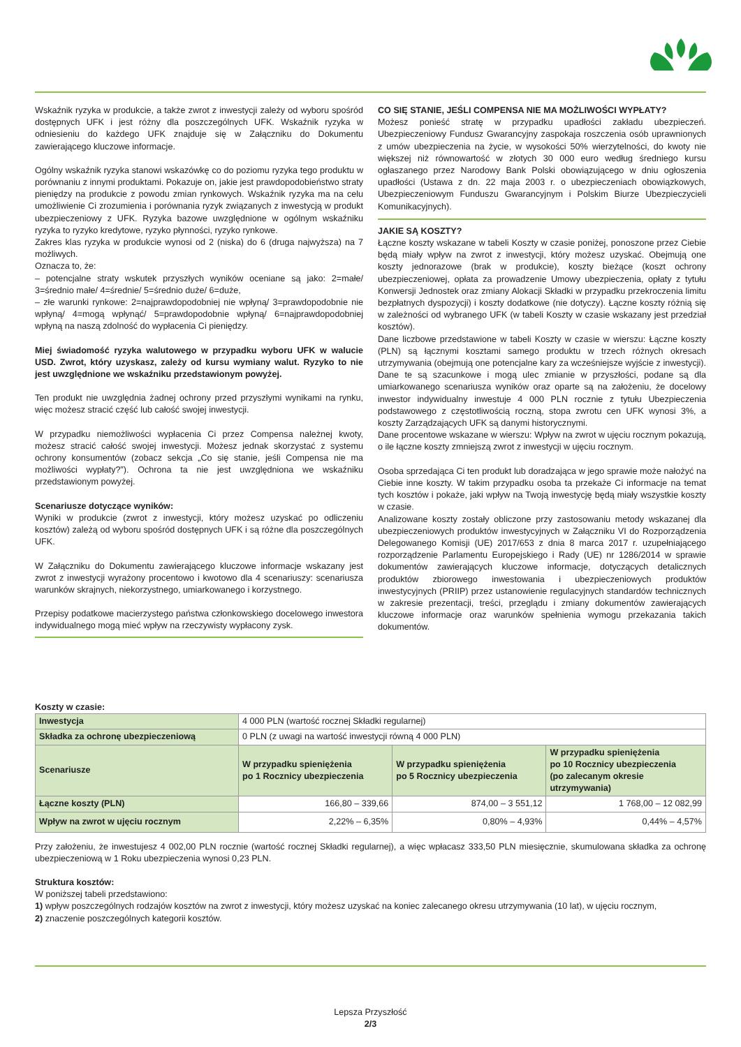Wskaźnik ryzyka w produkcie, a także zwrot z inwestycji zależy od wyboru spośród dostępnych UFK i jest różny dla poszczególnych UFK. Wskaźnik ryzyka w odniesieniu do każdego UFK znajduje się w Załączniku do Dokumentu zawierającego kluczowe informacje.
Ogólny wskaźnik ryzyka stanowi wskazówkę co do poziomu ryzyka tego produktu w porównaniu z innymi produktami. Pokazuje on, jakie jest prawdopodobieństwo straty pieniędzy na produkcie z powodu zmian rynkowych. Wskaźnik ryzyka ma na celu umożliwienie Ci zrozumienia i porównania ryzyk związanych z inwestycją w produkt ubezpieczeniowy z UFK. Ryzyka bazowe uwzględnione w ogólnym wskaźniku ryzyka to ryzyko kredytowe, ryzyko płynności, ryzyko rynkowe.
Zakres klas ryzyka w produkcie wynosi od 2 (niska) do 6 (druga najwyższa) na 7 możliwych.
Oznacza to, że:
– potencjalne straty wskutek przyszłych wyników oceniane są jako: 2=małe/ 3=średnio małe/ 4=średnie/ 5=średnio duże/ 6=duże,
– złe warunki rynkowe: 2=najprawdopodobniej nie wpłyną/ 3=prawdopodobnie nie wpłyną/ 4=mogą wpłynąć/ 5=prawdopodobnie wpłyną/ 6=najprawdopodobniej wpłyną na naszą zdolność do wypłacenia Ci pieniędzy.
Miej świadomość ryzyka walutowego w przypadku wyboru UFK w walucie USD. Zwrot, który uzyskasz, zależy od kursu wymiany walut. Ryzyko to nie jest uwzględnione we wskaźniku przedstawionym powyżej.
Ten produkt nie uwzględnia żadnej ochrony przed przyszłymi wynikami na rynku, więc możesz stracić część lub całość swojej inwestycji.
W przypadku niemożliwości wypłacenia Ci przez Compensa należnej kwoty, możesz stracić całość swojej inwestycji. Możesz jednak skorzystać z systemu ochrony konsumentów (zobacz sekcja „Co się stanie, jeśli Compensa nie ma możliwości wypłaty?”). Ochrona ta nie jest uwzględniona we wskaźniku przedstawionym powyżej.
Scenariusze dotyczące wyników:
Wyniki w produkcie (zwrot z inwestycji, który możesz uzyskać po odliczeniu kosztów) zależą od wyboru spośród dostępnych UFK i są różne dla poszczególnych UFK.
W Załączniku do Dokumentu zawierającego kluczowe informacje wskazany jest zwrot z inwestycji wyrażony procentowo i kwotowo dla 4 scenariuszy: scenariusza warunków skrajnych, niekorzystnego, umiarkowanego i korzystnego.
Przepisy podatkowe macierzystego państwa członkowskiego docelowego inwestora indywidualnego mogą mieć wpływ na rzeczywisty wypłacony zysk.
CO SIĘ STANIE, JEŚLI COMPENSA NIE MA MOŻLIWOŚCI WYPŁATY?
Możesz ponieść stratę w przypadku upadłości zakładu ubezpieczeń. Ubezpieczeniowy Fundusz Gwarancyjny zaspokaja roszczenia osób uprawnionych z umów ubezpieczenia na życie, w wysokości 50% wierzytelności, do kwoty nie większej niż równowartość w złotych 30 000 euro według średniego kursu ogłaszanego przez Narodowy Bank Polski obowiązującego w dniu ogłoszenia upadłości (Ustawa z dn. 22 maja 2003 r. o ubezpieczeniach obowiązkowych, Ubezpieczeniowym Funduszu Gwarancyjnym i Polskim Biurze Ubezpieczycieli Komunikacyjnych).
JAKIE SĄ KOSZTY?
Łączne koszty wskazane w tabeli Koszty w czasie poniżej, ponoszone przez Ciebie będą miały wpływ na zwrot z inwestycji, który możesz uzyskać. Obejmują one koszty jednorazowe (brak w produkcie), koszty bieżące (koszt ochrony ubezpieczeniowej, opłata za prowadzenie Umowy ubezpieczenia, opłaty z tytułu Konwersji Jednostek oraz zmiany Alokacji Składki w przypadku przekroczenia limitu bezpłatnych dyspozycji) i koszty dodatkowe (nie dotyczy). Łączne koszty różnią się w zależności od wybranego UFK (w tabeli Koszty w czasie wskazany jest przedział kosztów).
Dane liczbowe przedstawione w tabeli Koszty w czasie w wierszu: Łączne koszty (PLN) są łącznymi kosztami samego produktu w trzech różnych okresach utrzymywania (obejmują one potencjalne kary za wcześniejsze wyjście z inwestycji). Dane te są szacunkowe i mogą ulec zmianie w przyszłości, podane są dla umiarkowanego scenariusza wyników oraz oparte są na założeniu, że docelowy inwestor indywidualny inwestuje 4 000 PLN rocznie z tytułu Ubezpieczenia podstawowego z częstotliwością roczną, stopa zwrotu cen UFK wynosi 3%, a koszty Zarządzających UFK są danymi historycznymi.
Dane procentowe wskazane w wierszu: Wpływ na zwrot w ujęciu rocznym pokazują, o ile łączne koszty zmniejszą zwrot z inwestycji w ujęciu rocznym.
Osoba sprzedająca Ci ten produkt lub doradzająca w jego sprawie może nałożyć na Ciebie inne koszty. W takim przypadku osoba ta przekaże Ci informacje na temat tych kosztów i pokaże, jaki wpływ na Twoją inwestycję będą miały wszystkie koszty w czasie.
Analizowane koszty zostały obliczone przy zastosowaniu metody wskazanej dla ubezpieczeniowych produktów inwestycyjnych w Załączniku VI do Rozporządzenia Delegowanego Komisji (UE) 2017/653 z dnia 8 marca 2017 r. uzupełniającego rozporządzenie Parlamentu Europejskiego i Rady (UE) nr 1286/2014 w sprawie dokumentów zawierających kluczowe informacje, dotyczących detalicznych produktów zbiorowego inwestowania i ubezpieczeniowych produktów inwestycyjnych (PRIIP) przez ustanowienie regulacyjnych standardów technicznych w zakresie prezentacji, treści, przeglądu i zmiany dokumentów zawierających kluczowe informacje oraz warunków spełnienia wymogu przekazania takich dokumentów.
Koszty w czasie:
| Inwestycja | 4 000 PLN (wartość rocznej Składki regularnej) | | |
| Składka za ochronę ubezpieczeniową | 0 PLN (z uwagi na wartość inwestycji równą 4 000 PLN) | | |
| Scenariusze | W przypadku spieniężenia po 1 Rocznicy ubezpieczenia | W przypadku spieniężenia po 5 Rocznicy ubezpieczenia | W przypadku spieniężenia po 10 Rocznicy ubezpieczenia (po zalecanym okresie utrzymywania) |
| Łączne koszty (PLN) | 166,80 – 339,66 | 874,00 – 3 551,12 | 1 768,00 – 12 082,99 |
| Wpływ na zwrot w ujęciu rocznym | 2,22% – 6,35% | 0,80% – 4,93% | 0,44% – 4,57% |
Przy założeniu, że inwestujesz 4 002,00 PLN rocznie (wartość rocznej Składki regularnej), a więc wpłacasz 333,50 PLN miesięcznie, skumulowana składka za ochronę ubezpieczeniową w 1 Roku ubezpieczenia wynosi 0,23 PLN.
Struktura kosztów:
W poniższej tabeli przedstawiono:
1) wpływ poszczególnych rodzajów kosztów na zwrot z inwestycji, który możesz uzyskać na koniec zalecanego okresu utrzymywania (10 lat), w ujęciu rocznym,
2) znaczenie poszczególnych kategorii kosztów.
Lepsza Przyszłość
2/3